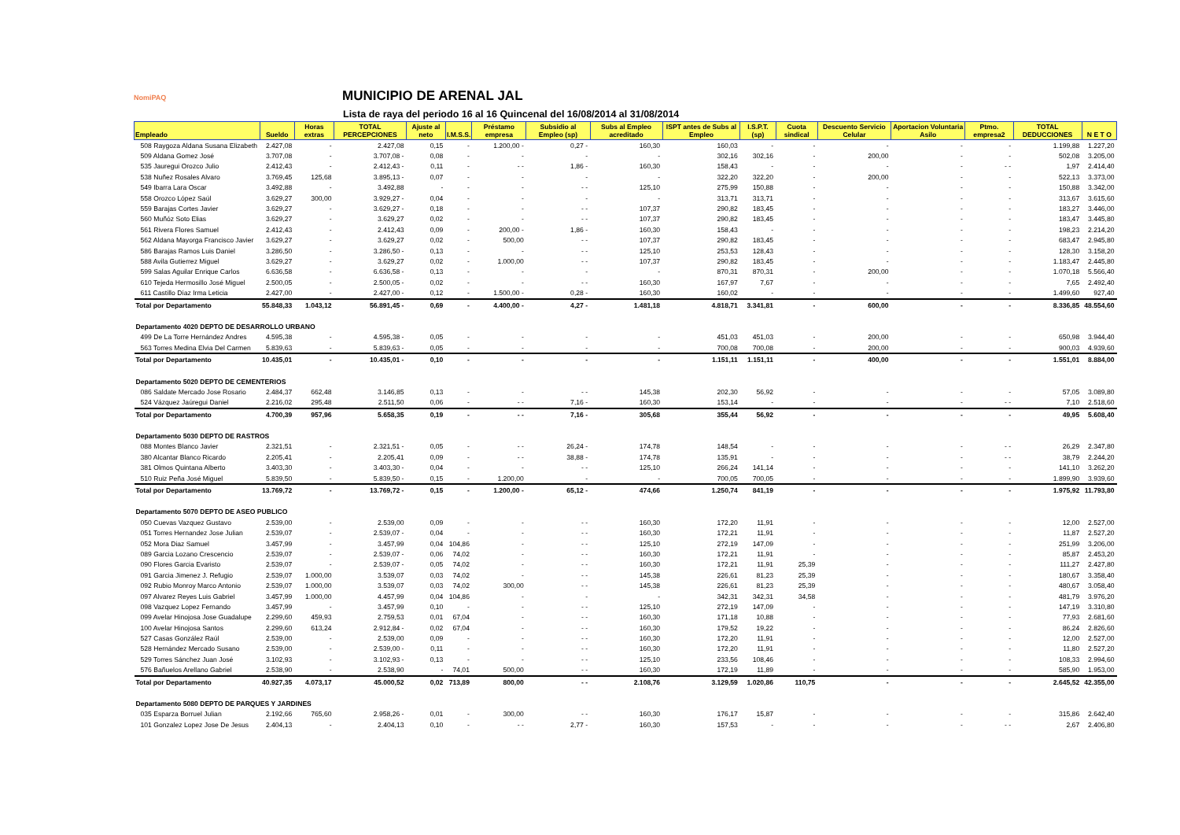NomiPAQ
MUNICIPIO DE ARENAL JAL
Lista de raya del periodo 16 al 16 Quincenal del 16/08/2014 al 31/08/2014
| Empleado | Sueldo | Horas extras | TOTAL PERCEPCIONES | Ajuste al neto | I.M.S.S. | Préstamo empresa | Subsidio al Empleo (sp) | Subs al Empleo acreditado | ISPT antes de Subs al Empleo | I.S.P.T. (sp) | Cuota sindical | Descuento Servicio Celular | Aportacion Voluntaria Asilo | Ptmo. empresa2 | TOTAL DEDUCCIONES | N E T O |
| --- | --- | --- | --- | --- | --- | --- | --- | --- | --- | --- | --- | --- | --- | --- | --- | --- |
| 508 Raygoza Aldana Susana Elizabeth | 2.427,08 | - | 2.427,08 | 0,15 | - | 1.200,00 - | 0,27 - | 160,30 | 160,03 | - | - | - | - | - | 1.199,88 | 1.227,20 |
| 509 Aldana Gomez José | 3.707,08 | - | 3.707,08 - | 0,08 | - | - | - | - | 302,16 | 302,16 | - | 200,00 | - | - | 502,08 | 3.205,00 |
| 535 Jauregui Orozco Julio | 2.412,43 | - | 2.412,43 - | 0,11 | - | - - | 1,86 - | 160,30 | 158,43 | - | - | - | - | - - | 1,97 | 2.414,40 |
| 538 Nuñez Rosales Alvaro | 3.769,45 | 125,68 | 3.895,13 - | 0,07 | - | - | - | - | 322,20 | 322,20 | - | 200,00 | - | - | 522,13 | 3.373,00 |
| 549 Ibarra Lara Oscar | 3.492,88 | - | 3.492,88 | - | - | - | - - | 125,10 | 275,99 | 150,88 | - | - | - | - | 150,88 | 3.342,00 |
| 558 Orozco López Saúl | 3.629,27 | 300,00 | 3.929,27 - | 0,04 | - | - | - | - | 313,71 | 313,71 | - | - | - | - | 313,67 | 3.615,60 |
| 559 Barajas Cortes Javier | 3.629,27 | - | 3.629,27 - | 0,18 | - | - | - - | 107,37 | 290,82 | 183,45 | - | - | - | - | 183,27 | 3.446,00 |
| 560 Muñóz Soto Elias | 3.629,27 | - | 3.629,27 | 0,02 | - | - | - - | 107,37 | 290,82 | 183,45 | - | - | - | - | 183,47 | 3.445,80 |
| 561 Rivera Flores Samuel | 2.412,43 | - | 2.412,43 | 0,09 | - | 200,00 - | 1,86 - | 160,30 | 158,43 | - | - | - | - | - | 198,23 | 2.214,20 |
| 562 Aldana Mayorga Francisco Javier | 3.629,27 | - | 3.629,27 | 0,02 | - | 500,00 | - - | 107,37 | 290,82 | 183,45 | - | - | - | - | 683,47 | 2.945,80 |
| 586 Barajas Ramos Luis Daniel | 3.286,50 | - | 3.286,50 - | 0,13 | - | - | - - | 125,10 | 253,53 | 128,43 | - | - | - | - | 128,30 | 3.158,20 |
| 588 Avila Gutierrez Miguel | 3.629,27 | - | 3.629,27 | 0,02 | - | 1.000,00 | - - | 107,37 | 290,82 | 183,45 | - | - | - | - | 1.183,47 | 2.445,80 |
| 599 Salas Aguilar Enrique Carlos | 6.636,58 | - | 6.636,58 - | 0,13 | - | - | - | - | 870,31 | 870,31 | - | 200,00 | - | - | 1.070,18 | 5.566,40 |
| 610 Tejeda Hermosillo José Miguel | 2.500,05 | - | 2.500,05 - | 0,02 | - | - | - - | 160,30 | 167,97 | 7,67 | - | - | - | - | 7,65 | 2.492,40 |
| 611 Castillo Díaz Irma Leticia | 2.427,00 | - | 2.427,00 - | 0,12 | - | 1.500,00 - | 0,28 - | 160,30 | 160,02 | - | - | - | - | - | 1.499,60 | 927,40 |
| Total por Departamento | 55.848,33 | 1.043,12 | 56.891,45 - | 0,69 | - | 4.400,00 - | 4,27 - | 1.481,18 | 4.818,71 | 3.341,81 | - | 600,00 | - | - | 8.336,85 | 48.554,60 |
| Departamento 4020 DEPTO DE DESARROLLO URBANO | | | | | | | | | | | | | | | | |
| 499 De La Torre Hernández Andres | 4.595,38 | - | 4.595,38 - | 0,05 | - | - | - | - | 451,03 | 451,03 | - | 200,00 | - | - | 650,98 | 3.944,40 |
| 563 Torres Medina Elvia Del Carmen | 5.839,63 | - | 5.839,63 - | 0,05 | - | - | - | - | 700,08 | 700,08 | - | 200,00 | - | - | 900,03 | 4.939,60 |
| Total por Departamento | 10.435,01 | - | 10.435,01 - | 0,10 | - | - | - | - | 1.151,11 | 1.151,11 | - | 400,00 | - | - | 1.551,01 | 8.884,00 |
| Departamento 5020 DEPTO DE CEMENTERIOS | | | | | | | | | | | | | | | | |
| 086 Saldate Mercado Jose Rosario | 2.484,37 | 662,48 | 3.146,85 | 0,13 | - | - | - - | 145,38 | 202,30 | 56,92 | - | - | - | - | 57,05 | 3.089,80 |
| 524 Vázquez Jaúregui Daniel | 2.216,02 | 295,48 | 2.511,50 | 0,06 | - | - - | 7,16 - | 160,30 | 153,14 | - | - | - | - | - - | 7,10 | 2.518,60 |
| Total por Departamento | 4.700,39 | 957,96 | 5.658,35 | 0,19 | - | - - | 7,16 - | 305,68 | 355,44 | 56,92 | - | - | - | - | 49,95 | 5.608,40 |
| Departamento 5030 DEPTO DE RASTROS | | | | | | | | | | | | | | | | |
| 088 Montes Blanco Javier | 2.321,51 | - | 2.321,51 - | 0,05 | - | - - | 26,24 - | 174,78 | 148,54 | - | - | - | - | - - | 26,29 | 2.347,80 |
| 380 Alcantar Blanco Ricardo | 2.205,41 | - | 2.205,41 | 0,09 | - | - - | 38,88 - | 174,78 | 135,91 | - | - | - | - | - - | 38,79 | 2.244,20 |
| 381 Olmos Quintana Alberto | 3.403,30 | - | 3.403,30 - | 0,04 | - | - | - - | 125,10 | 266,24 | 141,14 | - | - | - | - | 141,10 | 3.262,20 |
| 510 Ruiz Peña José Miguel | 5.839,50 | - | 5.839,50 - | 0,15 | - | 1.200,00 | - | - | 700,05 | 700,05 | - | - | - | - | 1.899,90 | 3.939,60 |
| Total por Departamento | 13.769,72 | - | 13.769,72 - | 0,15 | - | 1.200,00 - | 65,12 - | 474,66 | 1.250,74 | 841,19 | - | - | - | - | 1.975,92 | 11.793,80 |
| Departamento 5070 DEPTO DE ASEO PUBLICO | | | | | | | | | | | | | | | | |
| 050 Cuevas Vazquez Gustavo | 2.539,00 | - | 2.539,00 | 0,09 | - | - | - - | 160,30 | 172,20 | 11,91 | - | - | - | - | 12,00 | 2.527,00 |
| 051 Torres Hernandez Jose Julian | 2.539,07 | - | 2.539,07 - | 0,04 | - | - | - - | 160,30 | 172,21 | 11,91 | - | - | - | - | 11,87 | 2.527,20 |
| 052 Mora Diaz Samuel | 3.457,99 | - | 3.457,99 | 0,04 | 104,86 | - | - - | 125,10 | 272,19 | 147,09 | - | - | - | - | 251,99 | 3.206,00 |
| 089 Garcia Lozano Crescencio | 2.539,07 | - | 2.539,07 - | 0,06 | 74,02 | - | - - | 160,30 | 172,21 | 11,91 | - | - | - | - | 85,87 | 2.453,20 |
| 090 Flores Garcia Evaristo | 2.539,07 | - | 2.539,07 - | 0,05 | 74,02 | - | - - | 160,30 | 172,21 | 11,91 | 25,39 | - | - | - | 111,27 | 2.427,80 |
| 091 Garcia Jimenez J. Refugio | 2.539,07 | 1.000,00 | 3.539,07 | 0,03 | 74,02 | - | - - | 145,38 | 226,61 | 81,23 | 25,39 | - | - | - | 180,67 | 3.358,40 |
| 092 Rubio Monroy Marco Antonio | 2.539,07 | 1.000,00 | 3.539,07 | 0,03 | 74,02 | 300,00 | - - | 145,38 | 226,61 | 81,23 | 25,39 | - | - | - | 480,67 | 3.058,40 |
| 097 Alvarez Reyes Luis Gabriel | 3.457,99 | 1.000,00 | 4.457,99 | 0,04 | 104,86 | - | - | - | 342,31 | 342,31 | 34,58 | - | - | - | 481,79 | 3.976,20 |
| 098 Vazquez Lopez Fernando | 3.457,99 | - | 3.457,99 | 0,10 | - | - | - - | 125,10 | 272,19 | 147,09 | - | - | - | - | 147,19 | 3.310,80 |
| 099 Avelar Hinojosa Jose Guadalupe | 2.299,60 | 459,93 | 2.759,53 | 0,01 | 67,04 | - | - - | 160,30 | 171,18 | 10,88 | - | - | - | - | 77,93 | 2.681,60 |
| 100 Avelar Hinojosa Santos | 2.299,60 | 613,24 | 2.912,84 - | 0,02 | 67,04 | - | - - | 160,30 | 179,52 | 19,22 | - | - | - | - | 86,24 | 2.826,60 |
| 527 Casas González Raúl | 2.539,00 | - | 2.539,00 | 0,09 | - | - | - - | 160,30 | 172,20 | 11,91 | - | - | - | - | 12,00 | 2.527,00 |
| 528 Hernández Mercado Susano | 2.539,00 | - | 2.539,00 - | 0,11 | - | - | - - | 160,30 | 172,20 | 11,91 | - | - | - | - | 11,80 | 2.527,20 |
| 529 Torres Sánchez Juan José | 3.102,93 | - | 3.102,93 - | 0,13 | - | - | - - | 125,10 | 233,56 | 108,46 | - | - | - | - | 108,33 | 2.994,60 |
| 576 Bañuelos Arellano Gabriel | 2.538,90 | - | 2.538,90 | - | 74,01 | 500,00 | - - | 160,30 | 172,19 | 11,89 | - | - | - | - | 585,90 | 1.953,00 |
| Total por Departamento | 40.927,35 | 4.073,17 | 45.000,52 | 0,02 | 713,89 | 800,00 | - - | 2.108,76 | 3.129,59 | 1.020,86 | 110,75 | - | - | - | 2.645,52 | 42.355,00 |
| Departamento 5080 DEPTO DE PARQUES Y JARDINES | | | | | | | | | | | | | | | | |
| 035 Esparza Borruel Julian | 2.192,66 | 765,60 | 2.958,26 - | 0,01 | - | 300,00 | - - | 160,30 | 176,17 | 15,87 | - | - | - | - | 315,86 | 2.642,40 |
| 101 Gonzalez Lopez Jose De Jesus | 2.404,13 | - | 2.404,13 | 0,10 | - | - - | 2,77 - | 160,30 | 157,53 | - | - | - | - | - - | 2,67 | 2.406,80 |